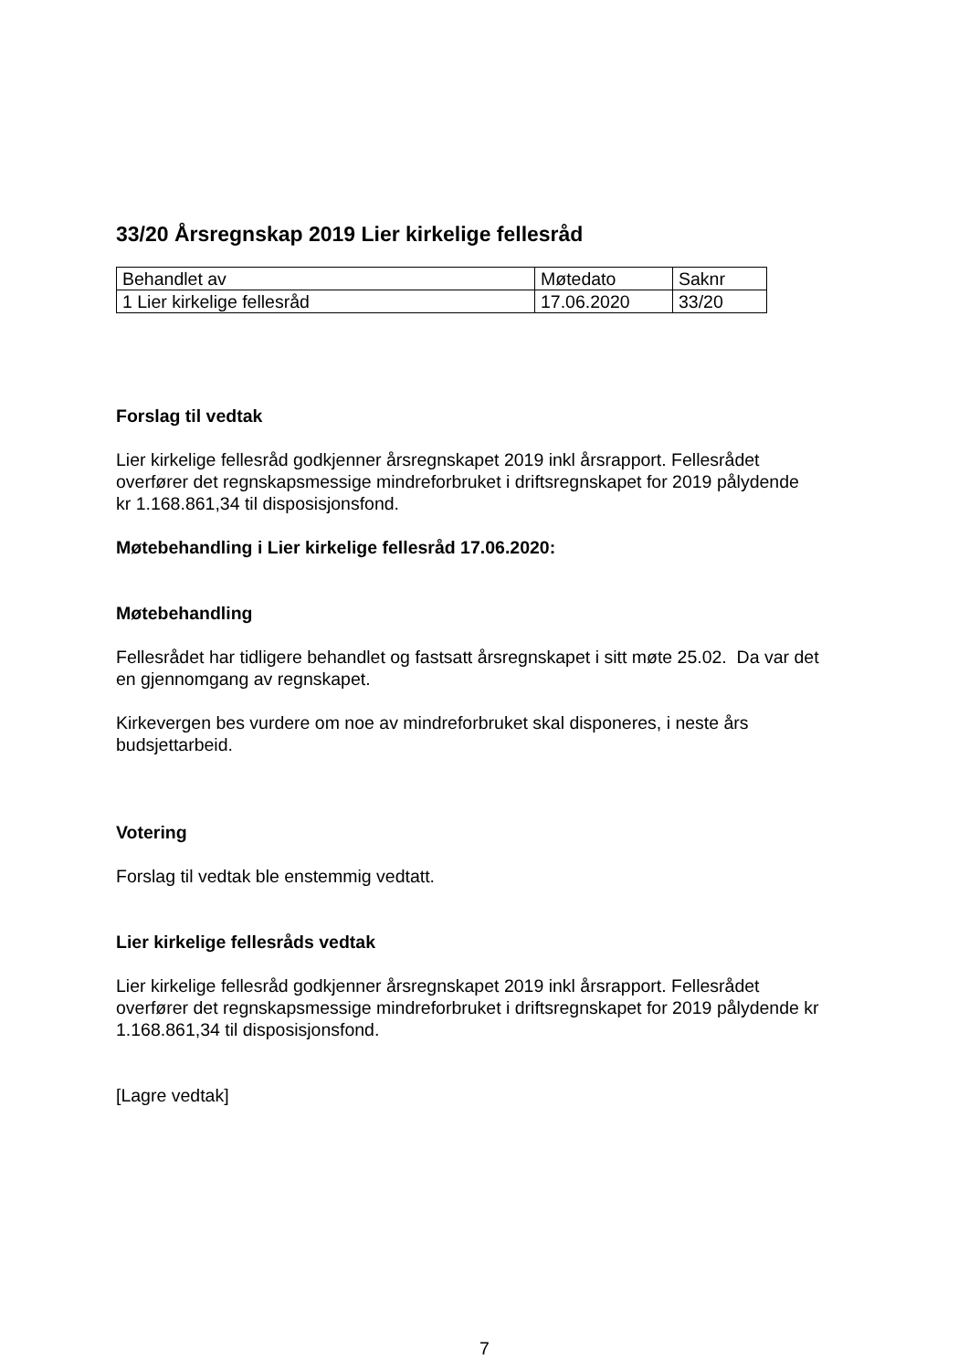33/20 Årsregnskap 2019 Lier kirkelige fellesråd
| Behandlet av | Møtedato | Saknr |
| 1 Lier kirkelige fellesråd | 17.06.2020 | 33/20 |
Forslag til vedtak
Lier kirkelige fellesråd godkjenner årsregnskapet 2019 inkl årsrapport. Fellesrådet overfører det regnskapsmessige mindreforbruket i driftsregnskapet for 2019 pålydende
kr 1.168.861,34 til disposisjonsfond.
Møtebehandling i Lier kirkelige fellesråd 17.06.2020:
Møtebehandling
Fellesrådet har tidligere behandlet og fastsatt årsregnskapet i sitt møte 25.02. Da var det en gjennomgang av regnskapet.
Kirkevergen bes vurdere om noe av mindreforbruket skal disponeres, i neste års budsjettarbeid.
Votering
Forslag til vedtak ble enstemmig vedtatt.
Lier kirkelige fellesråds vedtak
Lier kirkelige fellesråd godkjenner årsregnskapet 2019 inkl årsrapport. Fellesrådet overfører det regnskapsmessige mindreforbruket i driftsregnskapet for 2019 pålydende kr 1.168.861,34 til disposisjonsfond.
[Lagre vedtak]
7